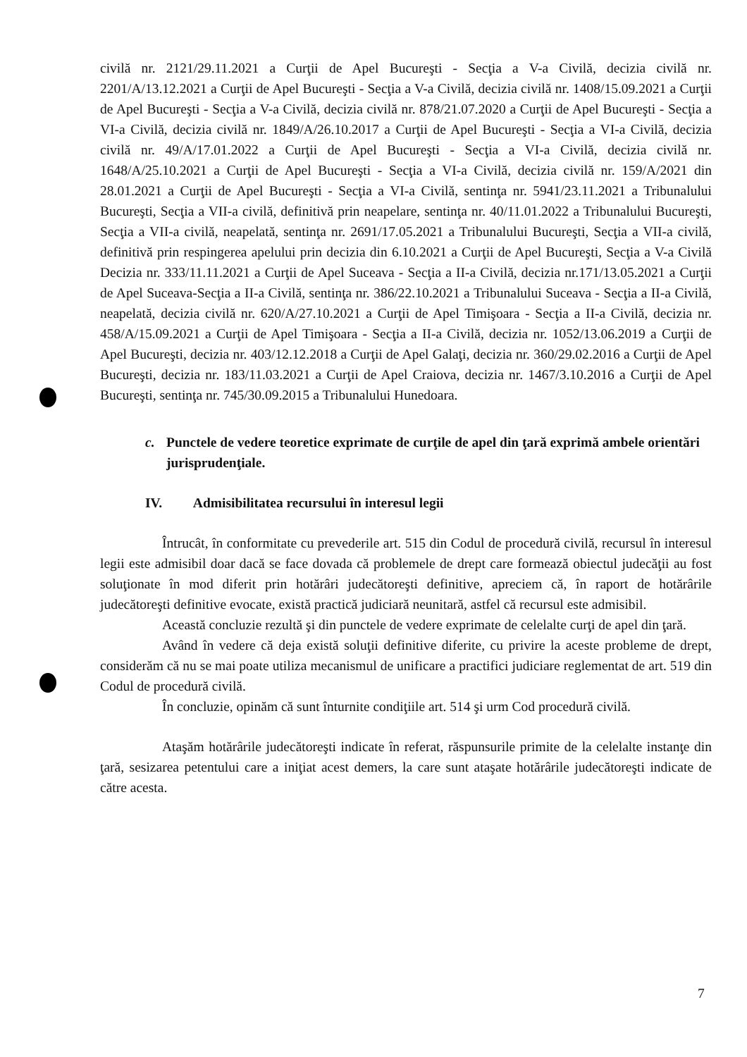civilă nr. 2121/29.11.2021 a Curţii de Apel Bucureşti - Secţia a V-a Civilă, decizia civilă nr. 2201/A/13.12.2021 a Curţii de Apel Bucureşti - Secţia a V-a Civilă, decizia civilă nr. 1408/15.09.2021 a Curţii de Apel Bucureşti - Secţia a V-a Civilă, decizia civilă nr. 878/21.07.2020 a Curţii de Apel Bucureşti - Secţia a VI-a Civilă, decizia civilă nr. 1849/A/26.10.2017 a Curţii de Apel Bucureşti - Secţia a VI-a Civilă, decizia civilă nr. 49/A/17.01.2022 a Curţii de Apel Bucureşti - Secţia a VI-a Civilă, decizia civilă nr. 1648/A/25.10.2021 a Curţii de Apel Bucureşti - Secţia a VI-a Civilă, decizia civilă nr. 159/A/2021 din 28.01.2021 a Curţii de Apel Bucureşti - Secţia a VI-a Civilă, sentinţa nr. 5941/23.11.2021 a Tribunalului Bucureşti, Secţia a VII-a civilă, definitivă prin neapelare, sentinţa nr. 40/11.01.2022 a Tribunalului Bucureşti, Secţia a VII-a civilă, neapelată, sentinţa nr. 2691/17.05.2021 a Tribunalului Bucureşti, Secţia a VII-a civilă, definitivă prin respingerea apelului prin decizia din 6.10.2021 a Curţii de Apel Bucureşti, Secţia a V-a Civilă Decizia nr. 333/11.11.2021 a Curţii de Apel Suceava - Secţia a II-a Civilă, decizia nr.171/13.05.2021 a Curţii de Apel Suceava-Secţia a II-a Civilă, sentinţa nr. 386/22.10.2021 a Tribunalului Suceava - Secţia a II-a Civilă, neapelată, decizia civilă nr. 620/A/27.10.2021 a Curţii de Apel Timişoara - Secţia a II-a Civilă, decizia nr. 458/A/15.09.2021 a Curţii de Apel Timişoara - Secţia a II-a Civilă, decizia nr. 1052/13.06.2019 a Curţii de Apel Bucureşti, decizia nr. 403/12.12.2018 a Curţii de Apel Galaţi, decizia nr. 360/29.02.2016 a Curţii de Apel Bucureşti, decizia nr. 183/11.03.2021 a Curţii de Apel Craiova, decizia nr. 1467/3.10.2016 a Curţii de Apel Bucureşti, sentinţa nr. 745/30.09.2015 a Tribunalului Hunedoara.
c. Punctele de vedere teoretice exprimate de curţile de apel din ţară exprimă ambele orientări jurisprudenţiale.
IV. Admisibilitatea recursului în interesul legii
Întrucât, în conformitate cu prevederile art. 515 din Codul de procedură civilă, recursul în interesul legii este admisibil doar dacă se face dovada că problemele de drept care formează obiectul judecăţii au fost soluţionate în mod diferit prin hotărâri judecătoreşti definitive, apreciem că, în raport de hotărârile judecătoreşti definitive evocate, există practică judiciară neunitară, astfel că recursul este admisibil.
Această concluzie rezultă şi din punctele de vedere exprimate de celelalte curţi de apel din ţară.
Având în vedere că deja există soluţii definitive diferite, cu privire la aceste probleme de drept, considerăm că nu se mai poate utiliza mecanismul de unificare a practifici judiciare reglementat de art. 519 din Codul de procedură civilă.
În concluzie, opinăm că sunt înturnite condiţiile art. 514 şi urm Cod procedură civilă.
Ataşăm hotărârile judecătoreşti indicate în referat, răspunsurile primite de la celelalte instanţe din ţară, sesizarea petentului care a iniţiat acest demers, la care sunt ataşate hotărârile judecătoreşti indicate de către acesta.
7